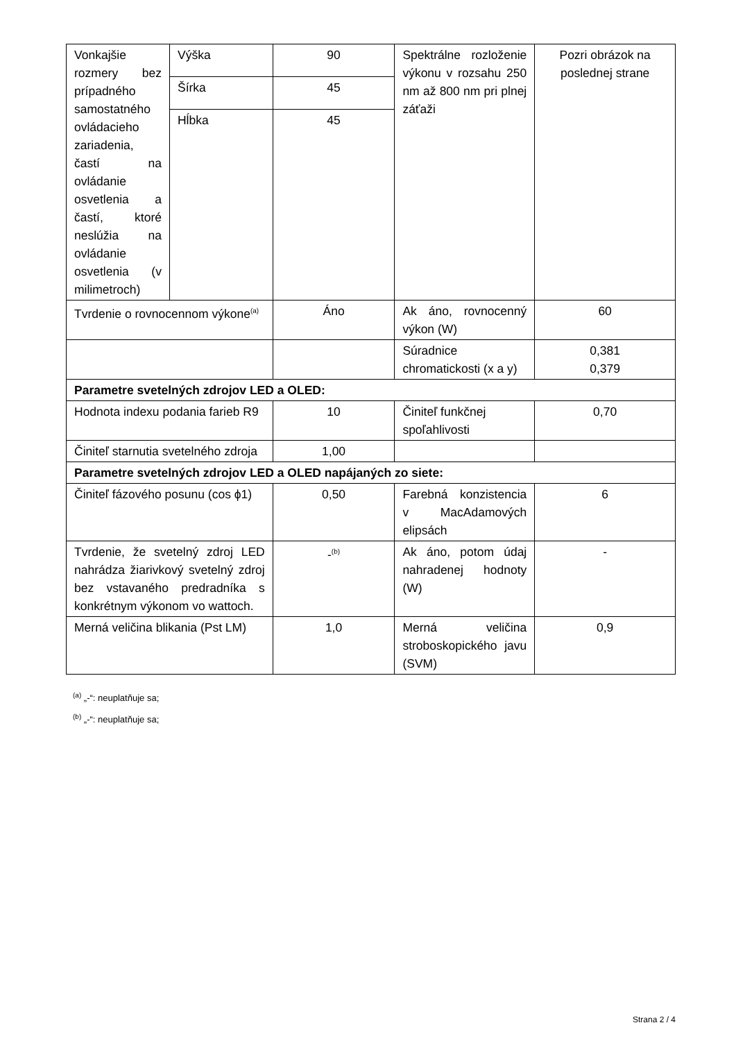| Vonkajšie rozmery bez prípadného samostatného ovládacieho zariadenia, častí na ovládanie osvetlenia a častí, ktoré neslúžia na ovládanie osvetlenia (v milimetroch) | Výška | 90 | Spektrálne rozloženie výkonu v rozsahu 250 nm až 800 nm pri plnej záťaži | Pozri obrázok na poslednej strane |
| | Šírka | 45 | | |
| | Hĺbka | 45 | | |
| Tvrdenie o rovnocennom výkone<sup>(a)</sup> | | Áno | Ak áno, rovnocenný výkon (W) | 60 |
| | | | Súradnice chromatickosti (x a y) | 0,381 0,379 |
| Parametre svetelných zdrojov LED a OLED: | | | | |
| Hodnota indexu podania farieb R9 | | 10 | Činiteľ funkčnej spoľahlivosti | 0,70 |
| Činiteľ starnutia svetelného zdroja | | 1,00 | | |
| Parametre svetelných zdrojov LED a OLED napájaných zo siete: | | | | |
| Činiteľ fázového posunu (cos ϕ1) | | 0,50 | Farebná konzistencia v MacAdamových elipsách | 6 |
| Tvrdenie, že svetelný zdroj LED nahrádza žiarivkový svetelný zdroj bez vstavaného predradníka s konkrétnym výkonom vo wattoch. | | -<sup>(b)</sup> | Ak áno, potom údaj nahradenej hodnoty (W) | - |
| Merná veličina blikania (Pst LM) | | 1,0 | Merná veličina stroboskopického javu (SVM) | 0,9 |
<sup>(a)</sup> „-“: neuplatňuje sa;
<sup>(b)</sup> „-“: neuplatňuje sa;
Strana 2 / 4